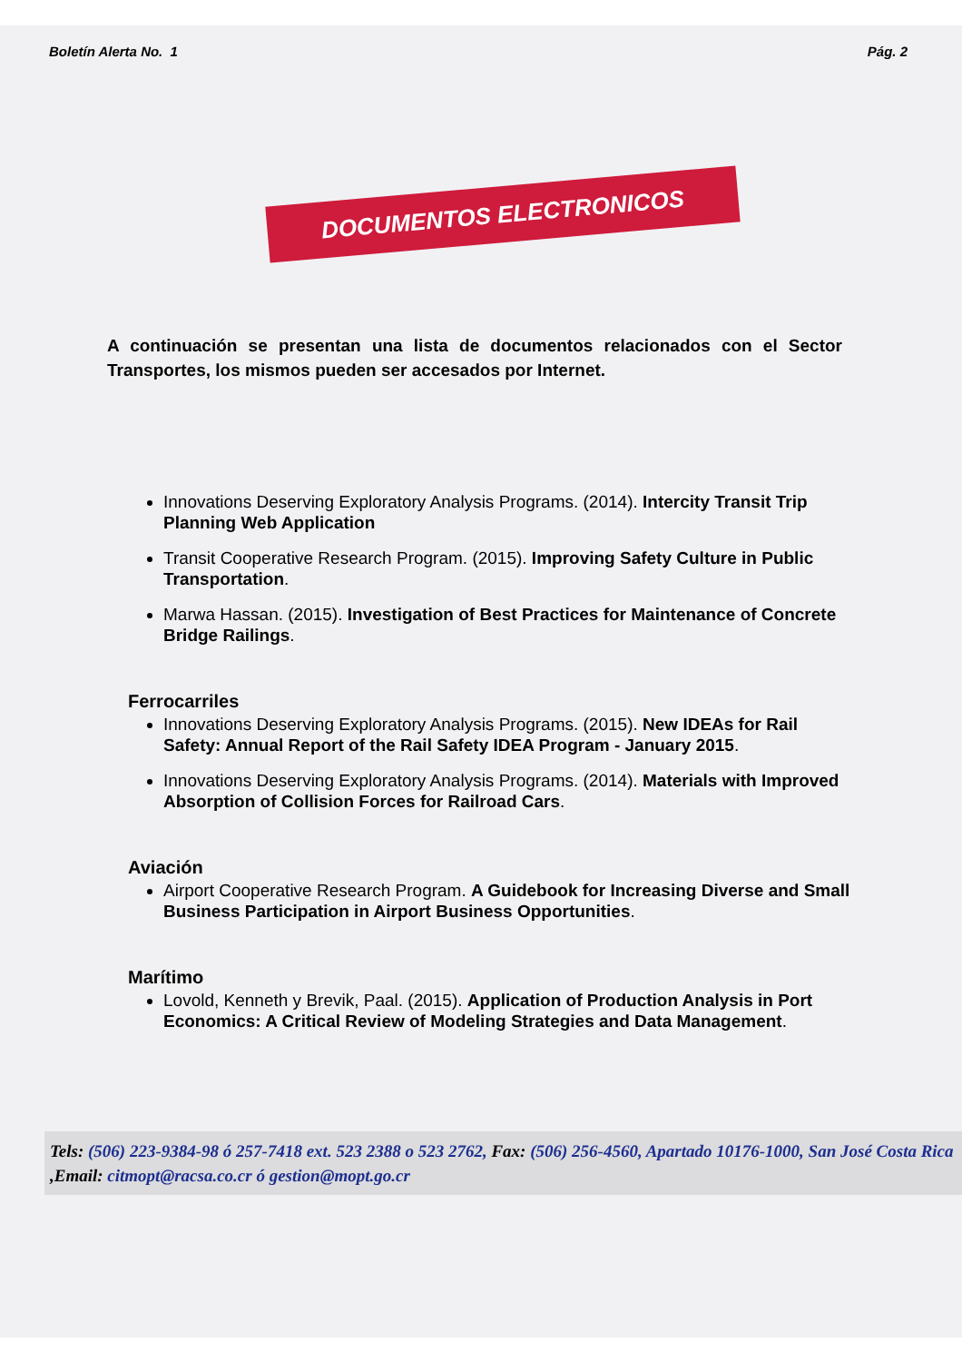Boletín Alerta No. 1 Pág. 2
DOCUMENTOS ELECTRONICOS
A continuación se presentan una lista de documentos relacionados con el Sector Transportes, los mismos pueden ser accesados por Internet.
Innovations Deserving Exploratory Analysis Programs. (2014). Intercity Transit Trip Planning Web Application
Transit Cooperative Research Program. (2015). Improving Safety Culture in Public Transportation.
Marwa Hassan. (2015). Investigation of Best Practices for Maintenance of Concrete Bridge Railings.
Ferrocarriles
Innovations Deserving Exploratory Analysis Programs. (2015). New IDEAs for Rail Safety: Annual Report of the Rail Safety IDEA Program - January 2015.
Innovations Deserving Exploratory Analysis Programs. (2014). Materials with Improved Absorption of Collision Forces for Railroad Cars.
Aviación
Airport Cooperative Research Program. A Guidebook for Increasing Diverse and Small Business Participation in Airport Business Opportunities.
Marítimo
Lovold, Kenneth y Brevik, Paal. (2015). Application of Production Analysis in Port Economics: A Critical Review of Modeling Strategies and Data Management.
Tels: (506) 223-9384-98 ó 257-7418 ext. 523 2388 o 523 2762, Fax: (506) 256-4560, Apartado 10176-1000, San José Costa Rica ,Email: citmopt@racsa.co.cr ó gestion@mopt.go.cr